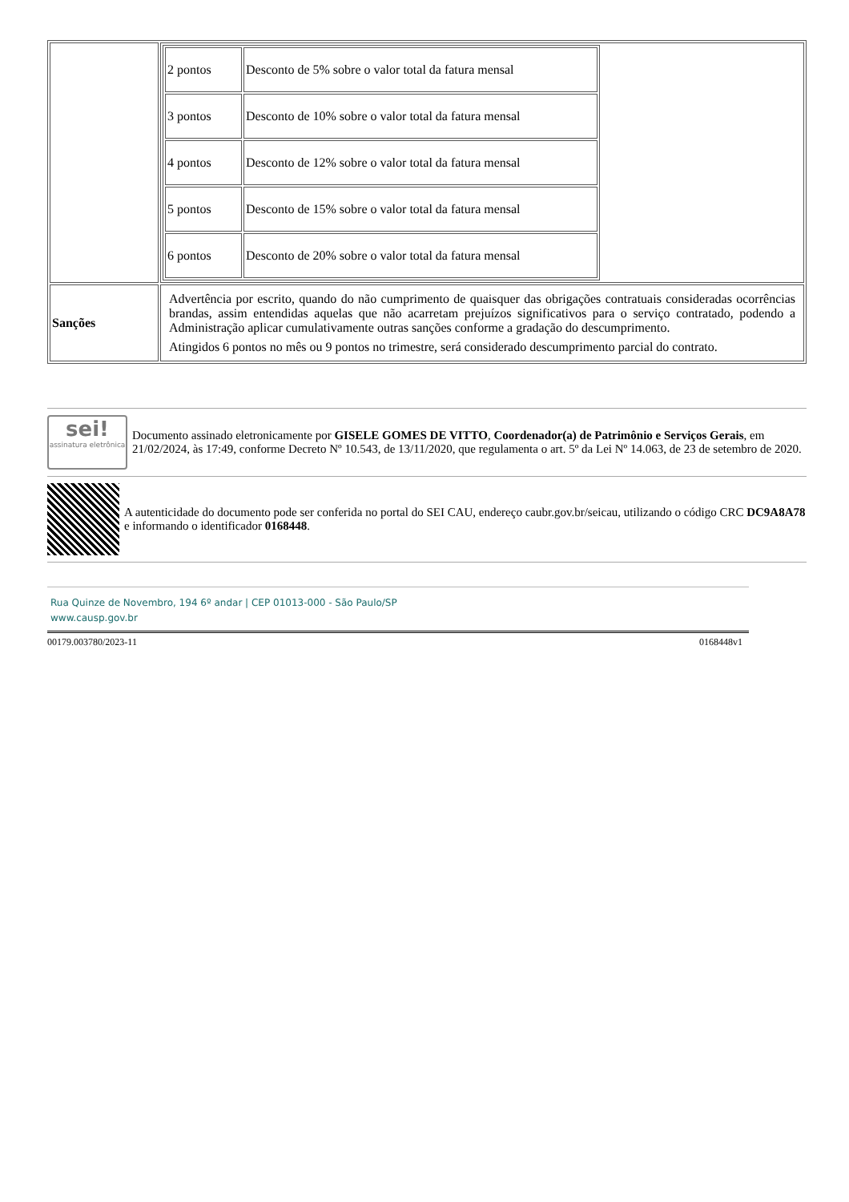| | / 2 pontos / Desconto de 5% sobre o valor total da fatura mensal / / 3 pontos / Desconto de 10% sobre o valor total da fatura mensal / / 4 pontos / Desconto de 12% sobre o valor total da fatura mensal / / 5 pontos / Desconto de 15% sobre o valor total da fatura mensal / / 6 pontos / Desconto de 20% sobre o valor total da fatura mensal / |
| Sanções | Advertência por escrito, quando do não cumprimento de quaisquer das obrigações contratuais consideradas ocorrências brandas, assim entendidas aquelas que não acarretam prejuízos significativos para o serviço contratado, podendo a Administração aplicar cumulativamente outras sanções conforme a gradação do descumprimento. Atingidos 6 pontos no mês ou 9 pontos no trimestre, será considerado descumprimento parcial do contrato. |
sei!
assinatura eletrônica
Documento assinado eletronicamente por GISELE GOMES DE VITTO, Coordenador(a) de Patrimônio e Serviços Gerais, em 21/02/2024, às 17:49, conforme Decreto Nº 10.543, de 13/11/2020, que regulamenta o art. 5º da Lei Nº 14.063, de 23 de setembro de 2020.
A autenticidade do documento pode ser conferida no portal do SEI CAU, endereço caubr.gov.br/seicau, utilizando o código CRC DC9A8A78 e informando o identificador 0168448.
Rua Quinze de Novembro, 194 6º andar | CEP 01013-000 - São Paulo/SP
www.causp.gov.br
00179.003780/2023-11 0168448v1